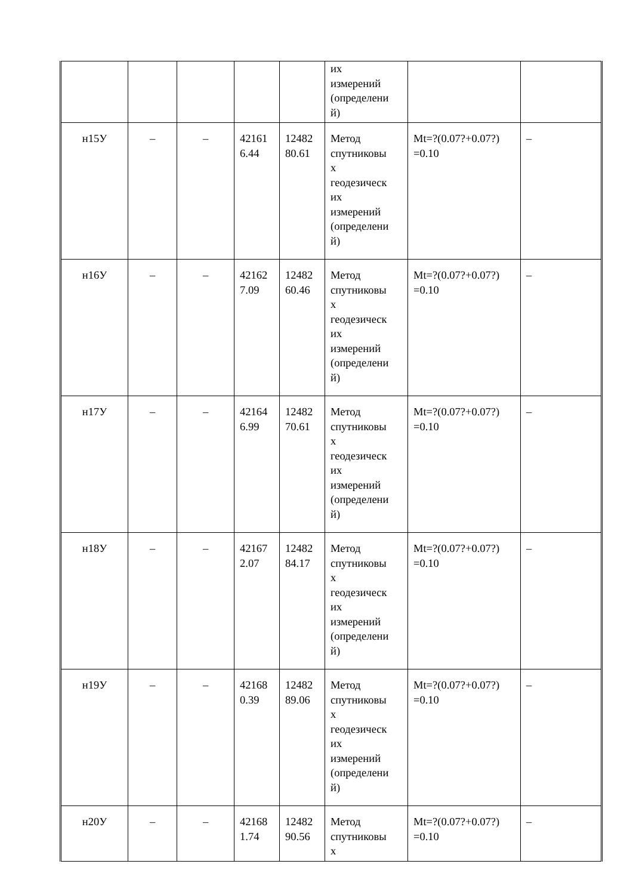| | | | | | их измерений (определени й) | | |
| н15У | – | – | 42161 6.44 | 12482 80.61 | Метод спутниковы х геодезическ их измерений (определени й) | Mt=?(0.07?+0.07?) =0.10 | – |
| н16У | – | – | 42162 7.09 | 12482 60.46 | Метод спутниковы х геодезическ их измерений (определени й) | Mt=?(0.07?+0.07?) =0.10 | – |
| н17У | – | – | 42164 6.99 | 12482 70.61 | Метод спутниковы х геодезическ их измерений (определени й) | Mt=?(0.07?+0.07?) =0.10 | – |
| н18У | – | – | 42167 2.07 | 12482 84.17 | Метод спутниковы х геодезическ их измерений (определени й) | Mt=?(0.07?+0.07?) =0.10 | – |
| н19У | – | – | 42168 0.39 | 12482 89.06 | Метод спутниковы х геодезическ их измерений (определени й) | Mt=?(0.07?+0.07?) =0.10 | – |
| н20У | – | – | 42168 1.74 | 12482 90.56 | Метод спутниковы х | Mt=?(0.07?+0.07?) =0.10 | – |